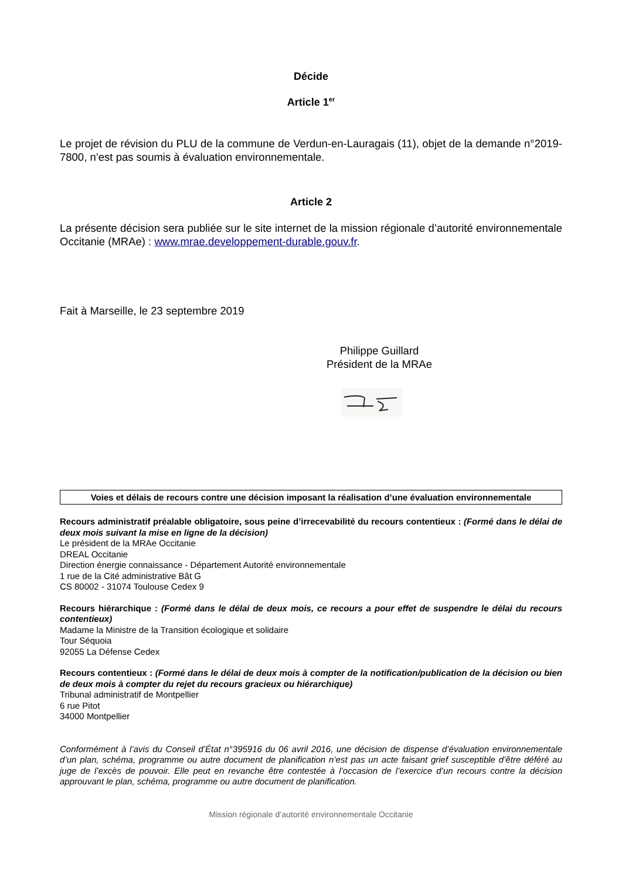Décide
Article 1<sup>er</sup>
Le projet de révision du PLU de la commune de Verdun-en-Lauragais (11), objet de la demande n°2019-7800, n’est pas soumis à évaluation environnementale.
Article 2
La présente décision sera publiée sur le site internet de la mission régionale d’autorité environnementale Occitanie (MRAe) : www.mrae.developpement-durable.gouv.fr.
Fait à Marseille, le 23 septembre 2019
Philippe Guillard
Président de la MRAe
Voies et délais de recours contre une décision imposant la réalisation d’une évaluation environnementale
Recours administratif préalable obligatoire, sous peine d’irrecevabilité du recours contentieux : (Formé dans le délai de deux mois suivant la mise en ligne de la décision)
Le président de la MRAe Occitanie
DREAL Occitanie
Direction énergie connaissance - Département Autorité environnementale
1 rue de la Cité administrative Bât G
CS 80002 - 31074 Toulouse Cedex 9
Recours hiérarchique : (Formé dans le délai de deux mois, ce recours a pour effet de suspendre le délai du recours contentieux)
Madame la Ministre de la Transition écologique et solidaire
Tour Séquoia
92055 La Défense Cedex
Recours contentieux : (Formé dans le délai de deux mois à compter de la notification/publication de la décision ou bien de deux mois à compter du rejet du recours gracieux ou hiérarchique)
Tribunal administratif de Montpellier
6 rue Pitot
34000 Montpellier
Conformément à l’avis du Conseil d’État n°395916 du 06 avril 2016, une décision de dispense d’évaluation environnementale d’un plan, schéma, programme ou autre document de planification n’est pas un acte faisant grief susceptible d’être déféré au juge de l’excès de pouvoir. Elle peut en revanche être contestée à l’occasion de l’exercice d’un recours contre la décision approuvant le plan, schéma, programme ou autre document de planification.
Mission régionale d’autorité environnementale Occitanie